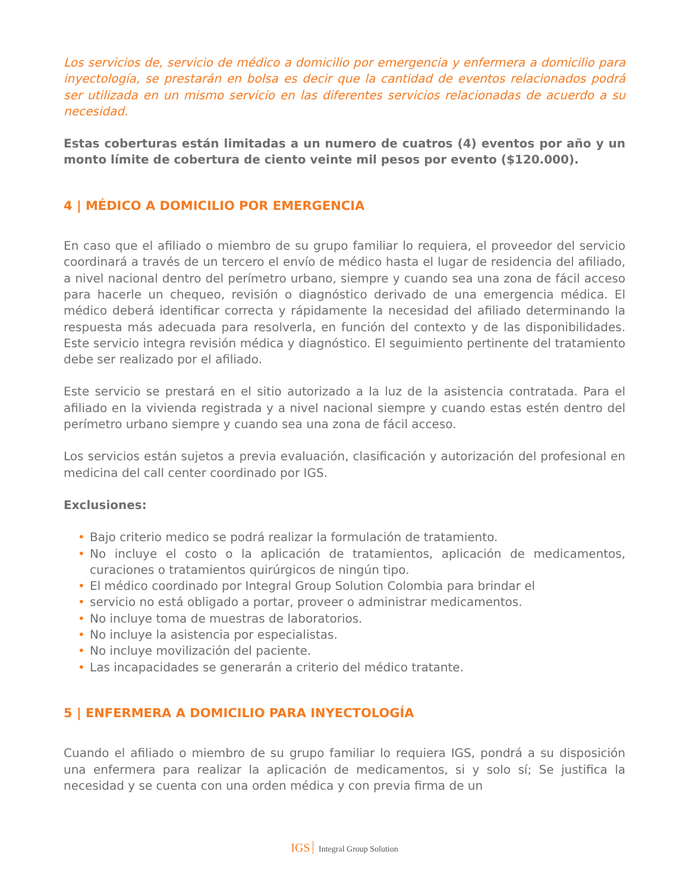Los servicios de, servicio de médico a domicilio por emergencia y enfermera a domicilio para inyectología, se prestarán en bolsa es decir que la cantidad de eventos relacionados podrá ser utilizada en un mismo servicio en las diferentes servicios relacionadas de acuerdo a su necesidad.
Estas coberturas están limitadas a un numero de cuatros (4) eventos por año y un monto límite de cobertura de ciento veinte mil pesos por evento ($120.000).
4 | MÉDICO A DOMICILIO POR EMERGENCIA
En caso que el afiliado o miembro de su grupo familiar lo requiera, el proveedor del servicio coordinará a través de un tercero el envío de médico hasta el lugar de residencia del afiliado, a nivel nacional dentro del perímetro urbano, siempre y cuando sea una zona de fácil acceso para hacerle un chequeo, revisión o diagnóstico derivado de una emergencia médica. El médico deberá identificar correcta y rápidamente la necesidad del afiliado determinando la respuesta más adecuada para resolverla, en función del contexto y de las disponibilidades. Este servicio integra revisión médica y diagnóstico. El seguimiento pertinente del tratamiento debe ser realizado por el afiliado.
Este servicio se prestará en el sitio autorizado a la luz de la asistencia contratada. Para el afiliado en la vivienda registrada y a nivel nacional siempre y cuando estas estén dentro del perímetro urbano siempre y cuando sea una zona de fácil acceso.
Los servicios están sujetos a previa evaluación, clasificación y autorización del profesional en medicina del call center coordinado por IGS.
Exclusiones:
• Bajo criterio medico se podrá realizar la formulación de tratamiento.
• No incluye el costo o la aplicación de tratamientos, aplicación de medicamentos, curaciones o tratamientos quirúrgicos de ningún tipo.
• El médico coordinado por Integral Group Solution Colombia para brindar el
• servicio no está obligado a portar, proveer o administrar medicamentos.
• No incluye toma de muestras de laboratorios.
• No incluye la asistencia por especialistas.
• No incluye movilización del paciente.
• Las incapacidades se generarán a criterio del médico tratante.
5 | ENFERMERA A DOMICILIO PARA INYECTOLOGÍA
Cuando el afiliado o miembro de su grupo familiar lo requiera IGS, pondrá a su disposición una enfermera para realizar la aplicación de medicamentos, si y solo sí; Se justifica la necesidad y se cuenta con una orden médica y con previa firma de un
IGS Integral Group Solution